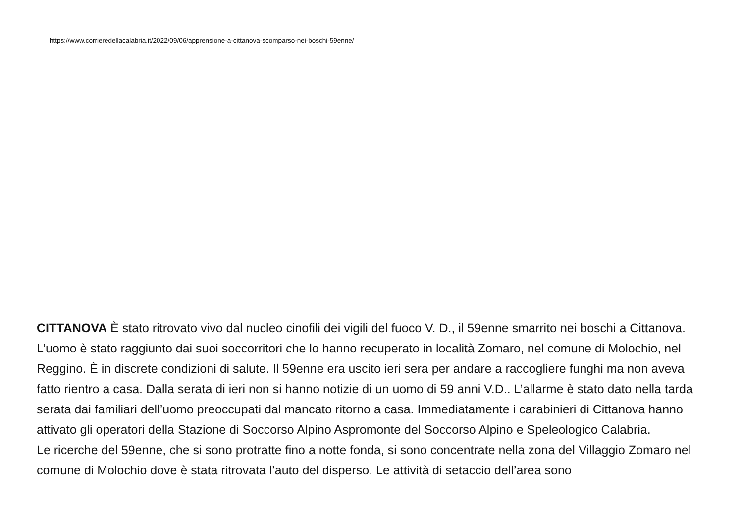https://www.corrieredellacalabria.it/2022/09/06/apprensione-a-cittanova-scomparso-nei-boschi-59enne/
CITTANOVA È stato ritrovato vivo dal nucleo cinofili dei vigili del fuoco V. D., il 59enne smarrito nei boschi a Cittanova. L’uomo è stato raggiunto dai suoi soccorritori che lo hanno recuperato in località Zomaro, nel comune di Molochio, nel Reggino. È in discrete condizioni di salute. Il 59enne era uscito ieri sera per andare a raccogliere funghi ma non aveva fatto rientro a casa. Dalla serata di ieri non si hanno notizie di un uomo di 59 anni V.D.. L’allarme è stato dato nella tarda serata dai familiari dell’uomo preoccupati dal mancato ritorno a casa. Immediatamente i carabinieri di Cittanova hanno attivato gli operatori della Stazione di Soccorso Alpino Aspromonte del Soccorso Alpino e Speleologico Calabria.
Le ricerche del 59enne, che si sono protratte fino a notte fonda, si sono concentrate nella zona del Villaggio Zomaro nel comune di Molochio dove è stata ritrovata l’auto del disperso. Le attività di setaccio dell’area sono